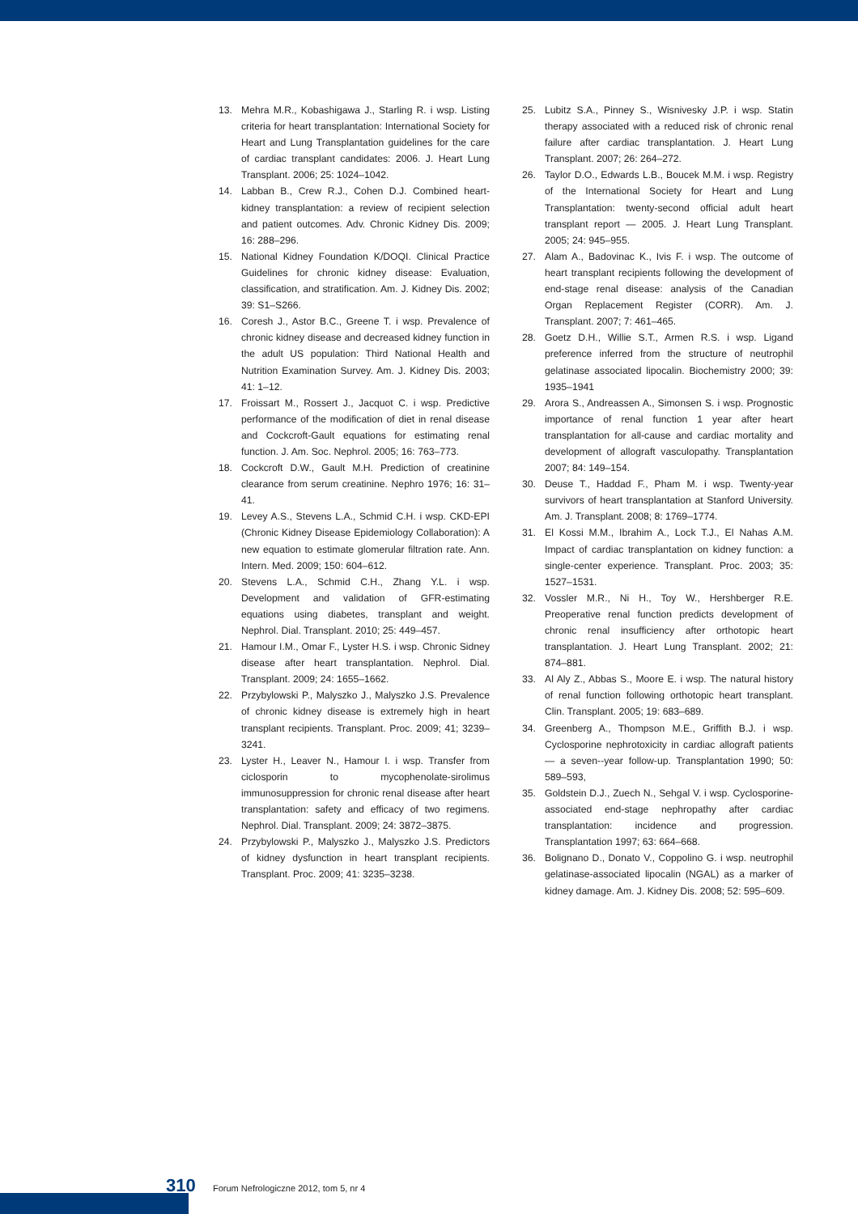13. Mehra M.R., Kobashigawa J., Starling R. i wsp. Listing criteria for heart transplantation: International Society for Heart and Lung Transplantation guidelines for the care of cardiac transplant candidates: 2006. J. Heart Lung Transplant. 2006; 25: 1024–1042.
14. Labban B., Crew R.J., Cohen D.J. Combined heart-kidney transplantation: a review of recipient selection and patient outcomes. Adv. Chronic Kidney Dis. 2009; 16: 288–296.
15. National Kidney Foundation K/DOQI. Clinical Practice Guidelines for chronic kidney disease: Evaluation, classification, and stratification. Am. J. Kidney Dis. 2002; 39: S1–S266.
16. Coresh J., Astor B.C., Greene T. i wsp. Prevalence of chronic kidney disease and decreased kidney function in the adult US population: Third National Health and Nutrition Examination Survey. Am. J. Kidney Dis. 2003; 41: 1–12.
17. Froissart M., Rossert J., Jacquot C. i wsp. Predictive performance of the modification of diet in renal disease and Cockcroft-Gault equations for estimating renal function. J. Am. Soc. Nephrol. 2005; 16: 763–773.
18. Cockcroft D.W., Gault M.H. Prediction of creatinine clearance from serum creatinine. Nephro 1976; 16: 31–41.
19. Levey A.S., Stevens L.A., Schmid C.H. i wsp. CKD-EPI (Chronic Kidney Disease Epidemiology Collaboration): A new equation to estimate glomerular filtration rate. Ann. Intern. Med. 2009; 150: 604–612.
20. Stevens L.A., Schmid C.H., Zhang Y.L. i wsp. Development and validation of GFR-estimating equations using diabetes, transplant and weight. Nephrol. Dial. Transplant. 2010; 25: 449–457.
21. Hamour I.M., Omar F., Lyster H.S. i wsp. Chronic Sidney disease after heart transplantation. Nephrol. Dial. Transplant. 2009; 24: 1655–1662.
22. Przybylowski P., Malyszko J., Malyszko J.S. Prevalence of chronic kidney disease is extremely high in heart transplant recipients. Transplant. Proc. 2009; 41; 3239–3241.
23. Lyster H., Leaver N., Hamour I. i wsp. Transfer from ciclosporin to mycophenolate-sirolimus immunosuppression for chronic renal disease after heart transplantation: safety and efficacy of two regimens. Nephrol. Dial. Transplant. 2009; 24: 3872–3875.
24. Przybylowski P., Malyszko J., Malyszko J.S. Predictors of kidney dysfunction in heart transplant recipients. Transplant. Proc. 2009; 41: 3235–3238.
25. Lubitz S.A., Pinney S., Wisnivesky J.P. i wsp. Statin therapy associated with a reduced risk of chronic renal failure after cardiac transplantation. J. Heart Lung Transplant. 2007; 26: 264–272.
26. Taylor D.O., Edwards L.B., Boucek M.M. i wsp. Registry of the International Society for Heart and Lung Transplantation: twenty-second official adult heart transplant report — 2005. J. Heart Lung Transplant. 2005; 24: 945–955.
27. Alam A., Badovinac K., Ivis F. i wsp. The outcome of heart transplant recipients following the development of end-stage renal disease: analysis of the Canadian Organ Replacement Register (CORR). Am. J. Transplant. 2007; 7: 461–465.
28. Goetz D.H., Willie S.T., Armen R.S. i wsp. Ligand preference inferred from the structure of neutrophil gelatinase associated lipocalin. Biochemistry 2000; 39: 1935–1941
29. Arora S., Andreassen A., Simonsen S. i wsp. Prognostic importance of renal function 1 year after heart transplantation for all-cause and cardiac mortality and development of allograft vasculopathy. Transplantation 2007; 84: 149–154.
30. Deuse T., Haddad F., Pham M. i wsp. Twenty-year survivors of heart transplantation at Stanford University. Am. J. Transplant. 2008; 8: 1769–1774.
31. El Kossi M.M., Ibrahim A., Lock T.J., El Nahas A.M. Impact of cardiac transplantation on kidney function: a single-center experience. Transplant. Proc. 2003; 35: 1527–1531.
32. Vossler M.R., Ni H., Toy W., Hershberger R.E. Preoperative renal function predicts development of chronic renal insufficiency after orthotopic heart transplantation. J. Heart Lung Transplant. 2002; 21: 874–881.
33. Al Aly Z., Abbas S., Moore E. i wsp. The natural history of renal function following orthotopic heart transplant. Clin. Transplant. 2005; 19: 683–689.
34. Greenberg A., Thompson M.E., Griffith B.J. i wsp. Cyclosporine nephrotoxicity in cardiac allograft patients — a seven--year follow-up. Transplantation 1990; 50: 589–593,
35. Goldstein D.J., Zuech N., Sehgal V. i wsp. Cyclosporine-associated end-stage nephropathy after cardiac transplantation: incidence and progression. Transplantation 1997; 63: 664–668.
36. Bolignano D., Donato V., Coppolino G. i wsp. neutrophil gelatinase-associated lipocalin (NGAL) as a marker of kidney damage. Am. J. Kidney Dis. 2008; 52: 595–609.
310 Forum Nefrologiczne 2012, tom 5, nr 4